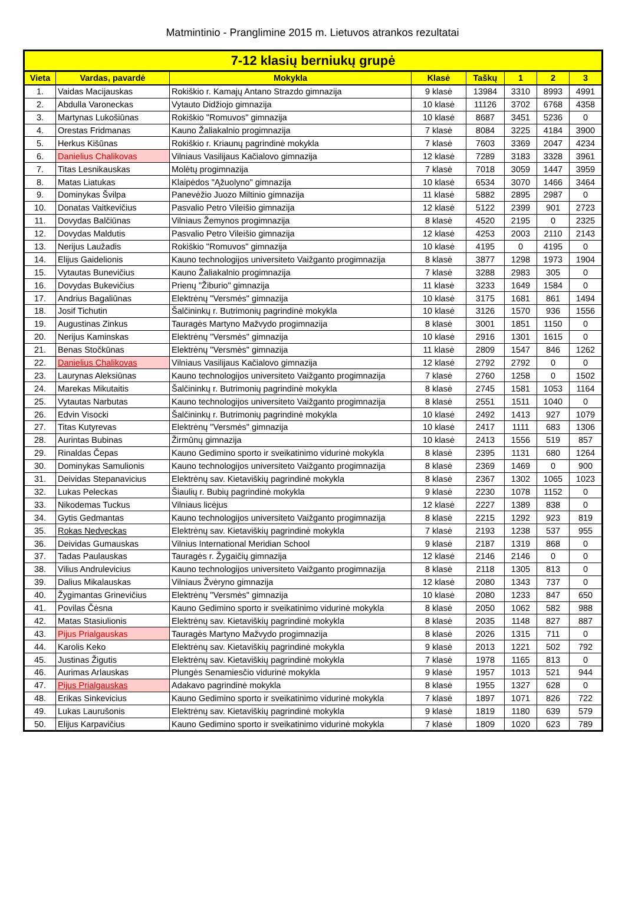Matmintinio - Pranglimine 2015 m. Lietuvos atrankos rezultatai
| 7-12 klasių berniukų grupė | | | | | | | |
| --- | --- | --- | --- | --- | --- | --- | --- |
| Vieta | Vardas, pavardė | Mokykla | Klasė | Taškų | 1 | 2 | 3 |
| 1. | Vaidas Macijauskas | Rokiškio r. Kamajų Antano Strazdo gimnazija | 9 klasė | 13984 | 3310 | 8993 | 4991 |
| 2. | Abdulla Varoneckas | Vytauto Didžiojo gimnazija | 10 klasė | 11126 | 3702 | 6768 | 4358 |
| 3. | Martynas Lukošiūnas | Rokiškio "Romuvos" gimnazija | 10 klasė | 8687 | 3451 | 5236 | 0 |
| 4. | Orestas Fridmanas | Kauno Žaliakalnio progimnazija | 7 klasė | 8084 | 3225 | 4184 | 3900 |
| 5. | Herkus Kišūnas | Rokiškio r. Kriaunų pagrindinė mokykla | 7 klasė | 7603 | 3369 | 2047 | 4234 |
| 6. | Danielius Chalikovas | Vilniaus Vasilijaus Kačialovo gimnazija | 12 klasė | 7289 | 3183 | 3328 | 3961 |
| 7. | Titas Lesnikauskas | Molėtų progimnazija | 7 klasė | 7018 | 3059 | 1447 | 3959 |
| 8. | Matas Liatukas | Klaipėdos "Ąžuolyno" gimnazija | 10 klasė | 6534 | 3070 | 1466 | 3464 |
| 9. | Dominykas Švilpa | Panevėžio Juozo Miltinio gimnazija | 11 klasė | 5882 | 2895 | 2987 | 0 |
| 10. | Donatas Vaitkevičius | Pasvalio Petro Vileišio gimnazija | 12 klasė | 5122 | 2399 | 901 | 2723 |
| 11. | Dovydas Balčiūnas | Vilniaus Žemynos progimnazija | 8 klasė | 4520 | 2195 | 0 | 2325 |
| 12. | Dovydas Maldutis | Pasvalio Petro Vileišio gimnazija | 12 klasė | 4253 | 2003 | 2110 | 2143 |
| 13. | Nerijus Laužadis | Rokiškio "Romuvos" gimnazija | 10 klasė | 4195 | 0 | 4195 | 0 |
| 14. | Elijus Gaidelionis | Kauno technologijos universiteto Vaižganto progimnazija | 8 klasė | 3877 | 1298 | 1973 | 1904 |
| 15. | Vytautas Bunevičius | Kauno Žaliakalnio progimnazija | 7 klasė | 3288 | 2983 | 305 | 0 |
| 16. | Dovydas Bukevičius | Prienų "Žiburio" gimnazija | 11 klasė | 3233 | 1649 | 1584 | 0 |
| 17. | Andrius Bagaliūnas | Elektrėnų "Versmės" gimnazija | 10 klasė | 3175 | 1681 | 861 | 1494 |
| 18. | Josif Tichutin | Šalčininkų r. Butrimonių pagrindinė mokykla | 10 klasė | 3126 | 1570 | 936 | 1556 |
| 19. | Augustinas Zinkus | Tauragės Martyno Mažvydo progimnazija | 8 klasė | 3001 | 1851 | 1150 | 0 |
| 20. | Nerijus Kaminskas | Elektrėnų "Versmės" gimnazija | 10 klasė | 2916 | 1301 | 1615 | 0 |
| 21. | Benas Stočkūnas | Elektrėnų "Versmės" gimnazija | 11 klasė | 2809 | 1547 | 846 | 1262 |
| 22. | Danielius Chalikovas | Vilniaus Vasilijaus Kačialovo gimnazija | 12 klasė | 2792 | 2792 | 0 | 0 |
| 23. | Laurynas Aleksiūnas | Kauno technologijos universiteto Vaižganto progimnazija | 7 klasė | 2760 | 1258 | 0 | 1502 |
| 24. | Marekas Mikutaitis | Šalčininkų r. Butrimonių pagrindinė mokykla | 8 klasė | 2745 | 1581 | 1053 | 1164 |
| 25. | Vytautas Narbutas | Kauno technologijos universiteto Vaižganto progimnazija | 8 klasė | 2551 | 1511 | 1040 | 0 |
| 26. | Edvin Visocki | Šalčininkų r. Butrimonių pagrindinė mokykla | 10 klasė | 2492 | 1413 | 927 | 1079 |
| 27. | Titas Kutyrevas | Elektrėnų "Versmės" gimnazija | 10 klasė | 2417 | 1111 | 683 | 1306 |
| 28. | Aurintas Bubinas | Žirmūnų gimnazija | 10 klasė | 2413 | 1556 | 519 | 857 |
| 29. | Rinaldas Čepas | Kauno Gedimino sporto ir sveikatinimo vidurinė mokykla | 8 klasė | 2395 | 1131 | 680 | 1264 |
| 30. | Dominykas Samulionis | Kauno technologijos universiteto Vaižganto progimnazija | 8 klasė | 2369 | 1469 | 0 | 900 |
| 31. | Deividas Stepanavicius | Elektrėnų sav. Kietaviškių pagrindinė mokykla | 8 klasė | 2367 | 1302 | 1065 | 1023 |
| 32. | Lukas Peleckas | Šiaulių r. Bubių pagrindinė mokykla | 9 klasė | 2230 | 1078 | 1152 | 0 |
| 33. | Nikodemas Tuckus | Vilniaus licėjus | 12 klasė | 2227 | 1389 | 838 | 0 |
| 34. | Gytis Gedmantas | Kauno technologijos universiteto Vaižganto progimnazija | 8 klasė | 2215 | 1292 | 923 | 819 |
| 35. | Rokas Nedveckas | Elektrėnų sav. Kietaviškių pagrindinė mokykla | 7 klasė | 2193 | 1238 | 537 | 955 |
| 36. | Deividas Gumauskas | Vilnius International Meridian School | 9 klasė | 2187 | 1319 | 868 | 0 |
| 37. | Tadas Paulauskas | Tauragės r. Žygaičių gimnazija | 12 klasė | 2146 | 2146 | 0 | 0 |
| 38. | Vilius Andrulevicius | Kauno technologijos universiteto Vaižganto progimnazija | 8 klasė | 2118 | 1305 | 813 | 0 |
| 39. | Dalius Mikalauskas | Vilniaus Žvėryno gimnazija | 12 klasė | 2080 | 1343 | 737 | 0 |
| 40. | Žygimantas Grinevičius | Elektrėnų "Versmės" gimnazija | 10 klasė | 2080 | 1233 | 847 | 650 |
| 41. | Povilas Čėsna | Kauno Gedimino sporto ir sveikatinimo vidurinė mokykla | 8 klasė | 2050 | 1062 | 582 | 988 |
| 42. | Matas Stasiulionis | Elektrėnų sav. Kietaviškių pagrindinė mokykla | 8 klasė | 2035 | 1148 | 827 | 887 |
| 43. | Pijus Prialgauskas | Tauragės Martyno Mažvydo progimnazija | 8 klasė | 2026 | 1315 | 711 | 0 |
| 44. | Karolis Keko | Elektrėnų sav. Kietaviškių pagrindinė mokykla | 9 klasė | 2013 | 1221 | 502 | 792 |
| 45. | Justinas Žigutis | Elektrėnų sav. Kietaviškių pagrindinė mokykla | 7 klasė | 1978 | 1165 | 813 | 0 |
| 46. | Aurimas Arlauskas | Plungės Senamiesčio vidurinė mokykla | 9 klasė | 1957 | 1013 | 521 | 944 |
| 47. | Pijus Prialgauskas | Adakavo pagrindinė mokykla | 8 klasė | 1955 | 1327 | 628 | 0 |
| 48. | Erikas Sinkevicius | Kauno Gedimino sporto ir sveikatinimo vidurinė mokykla | 7 klasė | 1897 | 1071 | 826 | 722 |
| 49. | Lukas Laurušonis | Elektrėnų sav. Kietaviškių pagrindinė mokykla | 9 klasė | 1819 | 1180 | 639 | 579 |
| 50. | Elijus Karpavičius | Kauno Gedimino sporto ir sveikatinimo vidurinė mokykla | 7 klasė | 1809 | 1020 | 623 | 789 |